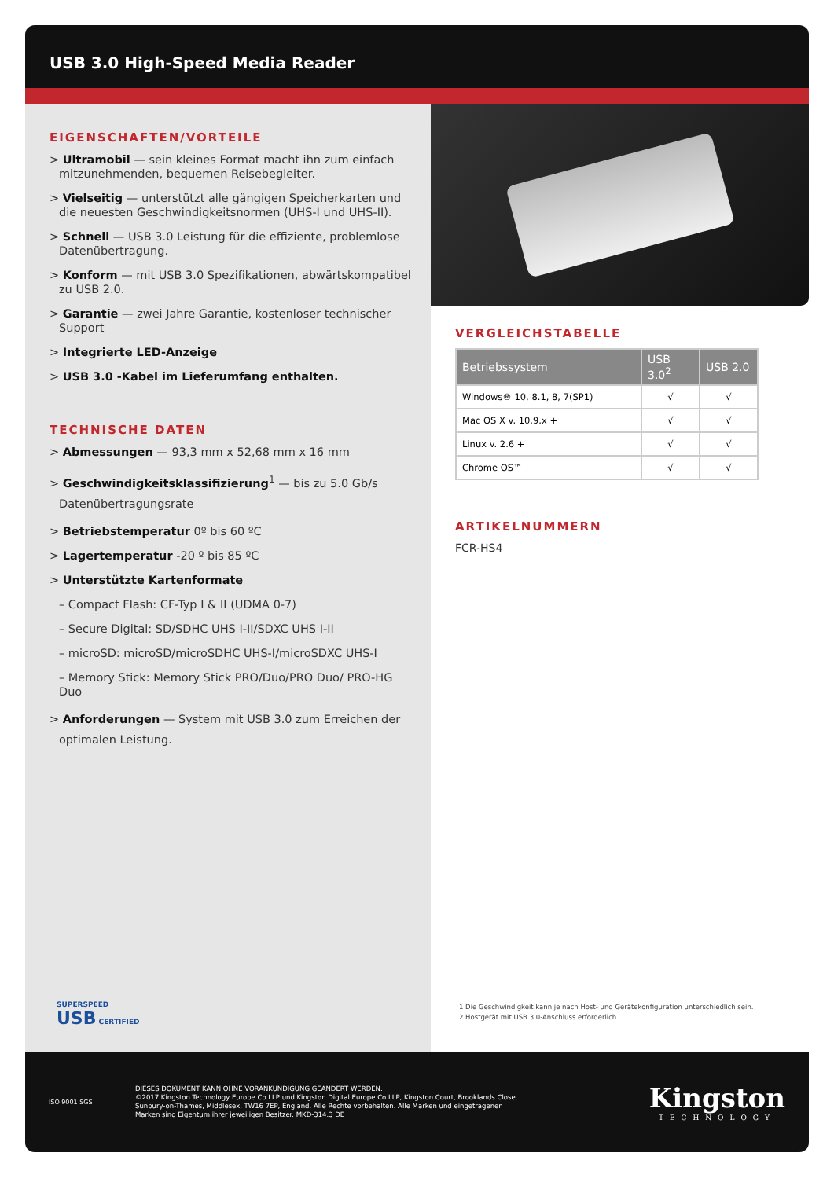USB 3.0 High-Speed Media Reader
EIGENSCHAFTEN/VORTEILE
> Ultramobil — sein kleines Format macht ihn zum einfach mitzunehmenden, bequemen Reisebegleiter.
> Vielseitig — unterstützt alle gängigen Speicherkarten und die neuesten Geschwindigkeitsnormen (UHS-I und UHS-II).
> Schnell — USB 3.0 Leistung für die effiziente, problemlose Datenübertragung.
> Konform — mit USB 3.0 Spezifikationen, abwärtskompatibel zu USB 2.0.
> Garantie — zwei Jahre Garantie, kostenloser technischer Support
> Integrierte LED-Anzeige
> USB 3.0 -Kabel im Lieferumfang enthalten.
TECHNISCHE DATEN
> Abmessungen — 93,3 mm x 52,68 mm x 16 mm
> Geschwindigkeitsklassifizierung<sup>1</sup> — bis zu 5.0 Gb/s Datenübertragungsrate
> Betriebstemperatur 0º bis 60 ºC
> Lagertemperatur -20 º bis 85 ºC
> Unterstützte Kartenformate
– Compact Flash: CF-Typ I & II (UDMA 0-7)
– Secure Digital: SD/SDHC UHS I-II/SDXC UHS I-II
– microSD: microSD/microSDHC UHS-I/microSDXC UHS-I
– Memory Stick: Memory Stick PRO/Duo/PRO Duo/ PRO-HG Duo
> Anforderungen — System mit USB 3.0 zum Erreichen der optimalen Leistung.
SUPERSPEED
USB CERTIFIED
VERGLEICHSTABELLE
| Betriebssystem | USB 3.0<sup>2</sup> | USB 2.0 |
| --- | --- | --- |
| Windows® 10, 8.1, 8, 7(SP1) | √ | √ |
| Mac OS X v. 10.9.x + | √ | √ |
| Linux v. 2.6 + | √ | √ |
| Chrome OS™ | √ | √ |
ARTIKELNUMMERN
FCR-HS4
1 Die Geschwindigkeit kann je nach Host- und Gerätekonfiguration unterschiedlich sein.
2 Hostgerät mit USB 3.0-Anschluss erforderlich.
ISO 9001 SGS
DIESES DOKUMENT KANN OHNE VORANKÜNDIGUNG GEÄNDERT WERDEN.
©2017 Kingston Technology Europe Co LLP und Kingston Digital Europe Co LLP, Kingston Court, Brooklands Close,
Sunbury-on-Thames, Middlesex, TW16 7EP, England. Alle Rechte vorbehalten. Alle Marken und eingetragenen
Marken sind Eigentum ihrer jeweiligen Besitzer. MKD-314.3 DE
Kingston
TECHNOLOGY